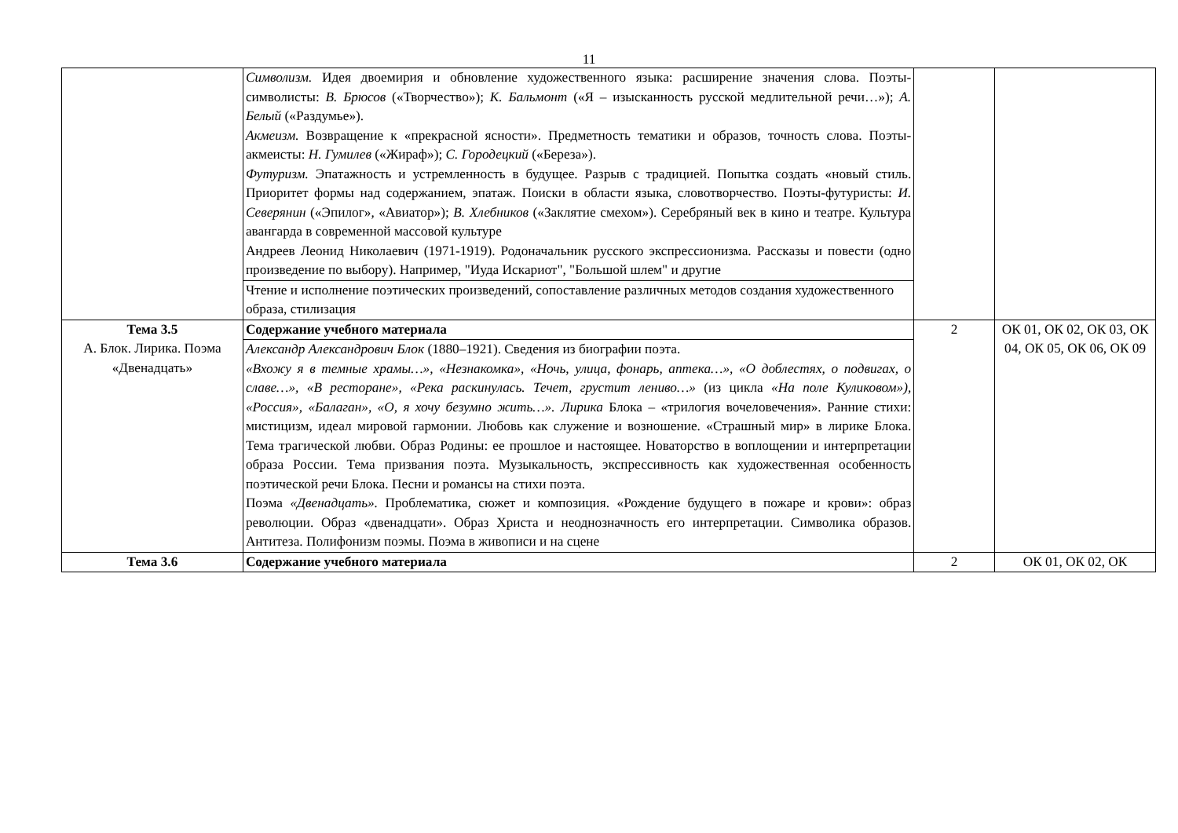11
| | Символизм. Идея двоемирия и обновление художественного языка: расширение значения слова. Поэты-символисты: В. Брюсов («Творчество»); К. Бальмонт («Я – изысканность русской медлительной речи…»); А. Белый («Раздумье»). Акмеизм. Возвращение к «прекрасной ясности». Предметность тематики и образов, точность слова. Поэты-акмеисты: Н. Гумилев («Жираф»); С. Городецкий («Береза»). Футуризм. Эпатажность и устремленность в будущее. Разрыв с традицией. Попытка создать «новый стиль. Приоритет формы над содержанием, эпатаж. Поиски в области языка, словотворчество. Поэты-футуристы: И. Северянин («Эпилог», «Авиатор»); В. Хлебников («Заклятие смехом»). Серебряный век в кино и театре. Культура авангарда в современной массовой культуре Андреев Леонид Николаевич (1971-1919). Родоначальник русского экспрессионизма. Рассказы и повести (одно произведение по выбору). Например, "Иуда Искариот", "Большой шлем" и другие | | |
| | Чтение и исполнение поэтических произведений, сопоставление различных методов создания художественного образа, стилизация | | |
| Тема 3.5 А. Блок. Лирика. Поэма «Двенадцать» | Содержание учебного материала | 2 | ОК 01, ОК 02, ОК 03, ОК 04, ОК 05, ОК 06, ОК 09 |
| | Александр Александрович Блок (1880–1921). Сведения из биографии поэта. «Вхожу я в темные храмы…», «Незнакомка», «Ночь, улица, фонарь, аптека…», «О доблестях, о подвигах, о славе…», «В ресторане», «Река раскинулась. Течет, грустит лениво…» (из цикла «На поле Куликовом»), «Россия», «Балаган», «О, я хочу безумно жить…». Лирика Блока – «трилогия вочеловечения». Ранние стихи: мистицизм, идеал мировой гармонии. Любовь как служение и возношение. «Страшный мир» в лирике Блока. Тема трагической любви. Образ Родины: ее прошлое и настоящее. Новаторство в воплощении и интерпретации образа России. Тема призвания поэта. Музыкальность, экспрессивность как художественная особенность поэтической речи Блока. Песни и романсы на стихи поэта. Поэма «Двенадцать». Проблематика, сюжет и композиция. «Рождение будущего в пожаре и крови»: образ революции. Образ «двенадцати». Образ Христа и неоднозначность его интерпретации. Символика образов. Антитеза. Полифонизм поэмы. Поэма в живописи и на сцене | | |
| Тема 3.6 | Содержание учебного материала | 2 | ОК 01, ОК 02, ОК |